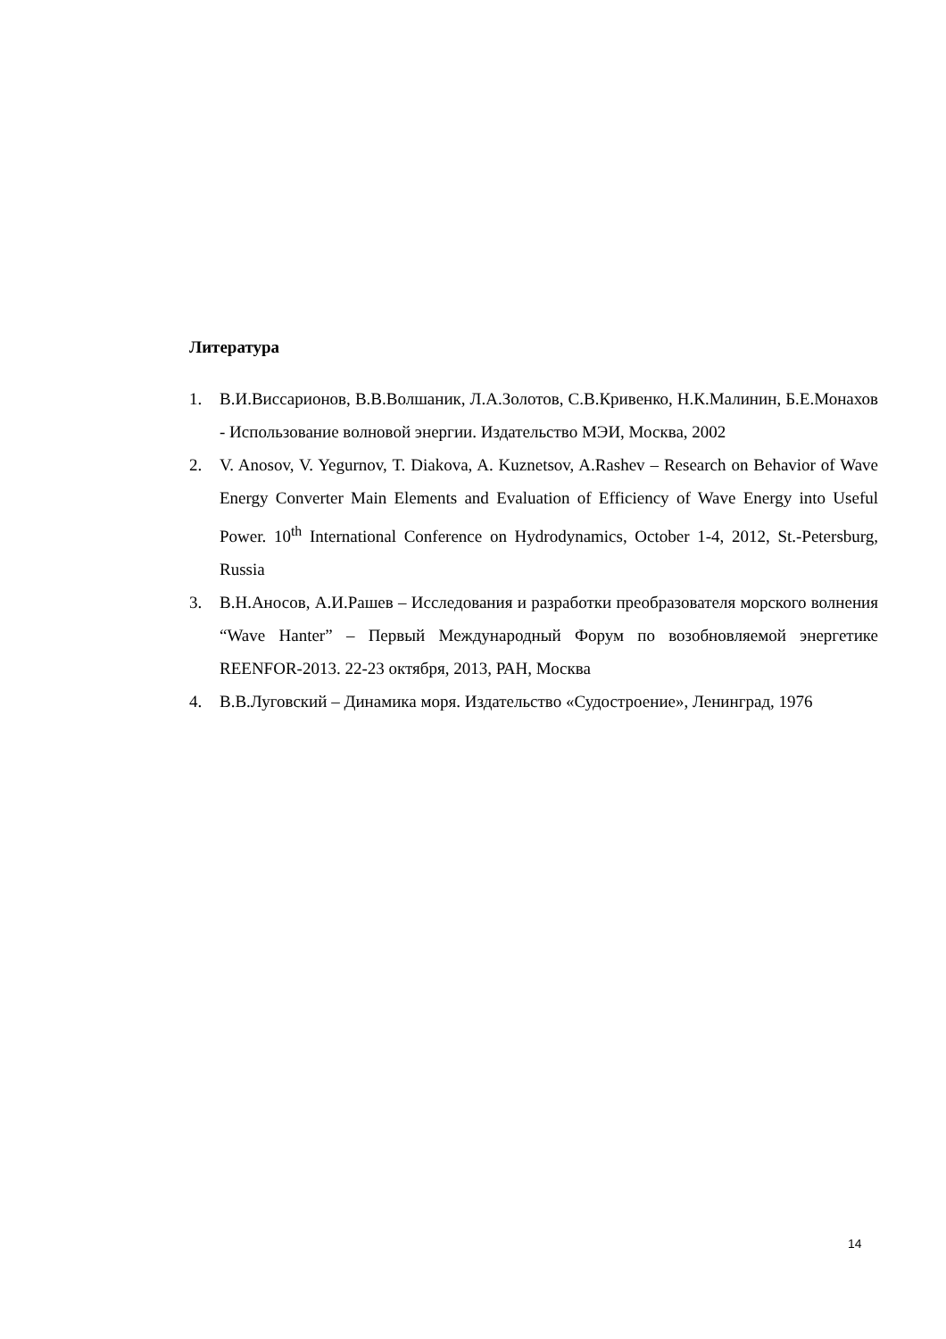Литература
1. В.И.Виссарионов, В.В.Волшаник, Л.А.Золотов, С.В.Кривенко, Н.К.Малинин, Б.Е.Монахов - Использование волновой энергии. Издательство МЭИ, Москва, 2002
2. V. Anosov, V. Yegurnov, T. Diakova, A. Kuznetsov, A.Rashev – Research on Behavior of Wave Energy Converter Main Elements and Evaluation of Efficiency of Wave Energy into Useful Power. 10<sup>th</sup> International Conference on Hydrodynamics, October 1-4, 2012, St.-Petersburg, Russia
3. В.Н.Аносов, А.И.Рашев – Исследования и разработки преобразователя морского волнения “Wave Hanter” – Первый Международный Форум по возобновляемой энергетике REENFOR-2013. 22-23 октября, 2013, РАН, Москва
4. В.В.Луговский – Динамика моря. Издательство «Судостроение», Ленинград, 1976
14